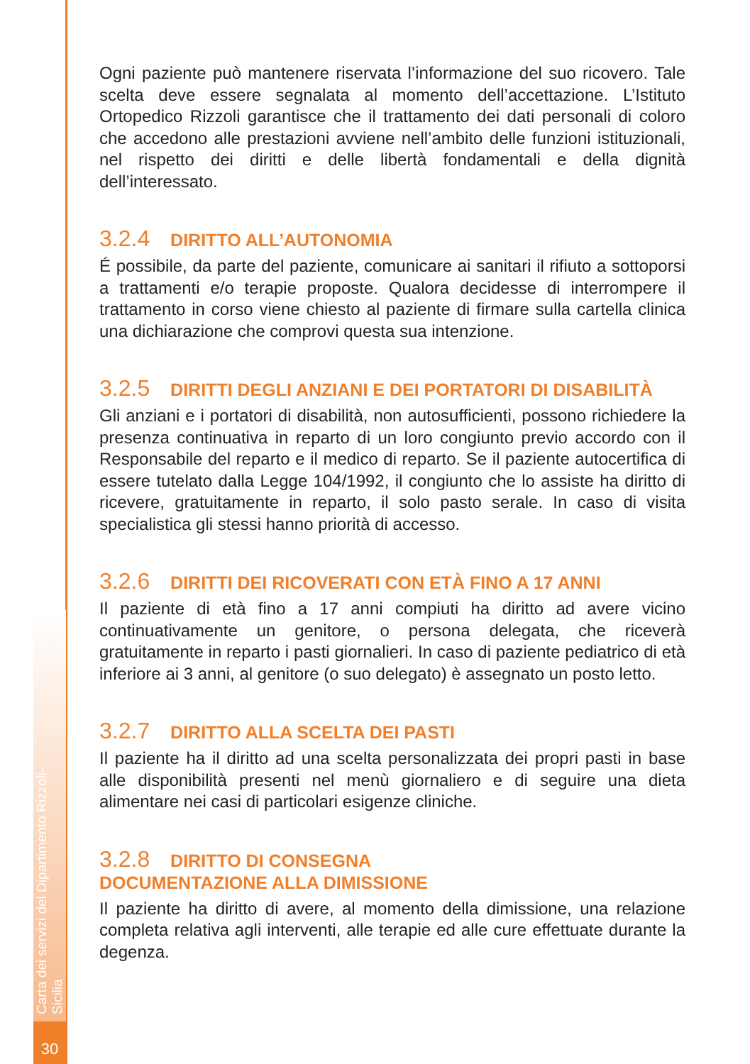Ogni paziente può mantenere riservata l’informazione del suo ricovero. Tale scelta deve essere segnalata al momento dell’accettazione. L’Istituto Ortopedico Rizzoli garantisce che il trattamento dei dati personali di coloro che accedono alle prestazioni avviene nell’ambito delle funzioni istituzionali, nel rispetto dei diritti e delle libertà fondamentali e della dignità dell’interessato.
3.2.4 DIRITTO ALL’AUTONOMIA
É possibile, da parte del paziente, comunicare ai sanitari il rifiuto a sottoporsi a trattamenti e/o terapie proposte. Qualora decidesse di interrompere il trattamento in corso viene chiesto al paziente di firmare sulla cartella clinica una dichiarazione che comprovi questa sua intenzione.
3.2.5 DIRITTI DEGLI ANZIANI E DEI PORTATORI DI DISABILITÀ
Gli anziani e i portatori di disabilità, non autosufficienti, possono richiedere la presenza continuativa in reparto di un loro congiunto previo accordo con il Responsabile del reparto e il medico di reparto. Se il paziente autocertifica di essere tutelato dalla Legge 104/1992, il congiunto che lo assiste ha diritto di ricevere, gratuitamente in reparto, il solo pasto serale. In caso di visita specialistica gli stessi hanno priorità di accesso.
3.2.6 DIRITTI DEI RICOVERATI CON ETÀ FINO A 17 ANNI
Il paziente di età fino a 17 anni compiuti ha diritto ad avere vicino continuativamente un genitore, o persona delegata, che riceverà gratuitamente in reparto i pasti giornalieri. In caso di paziente pediatrico di età inferiore ai 3 anni, al genitore (o suo delegato) è assegnato un posto letto.
3.2.7 DIRITTO ALLA SCELTA DEI PASTI
Il paziente ha il diritto ad una scelta personalizzata dei propri pasti in base alle disponibilità presenti nel menù giornaliero e di seguire una dieta alimentare nei casi di particolari esigenze cliniche.
3.2.8 DIRITTO DI CONSEGNA
DOCUMENTAZIONE ALLA DIMISSIONE
Il paziente ha diritto di avere, al momento della dimissione, una relazione completa relativa agli interventi, alle terapie ed alle cure effettuate durante la degenza.
Carta dei servizi del Dipartimento Rizzoli-Sicilia
30